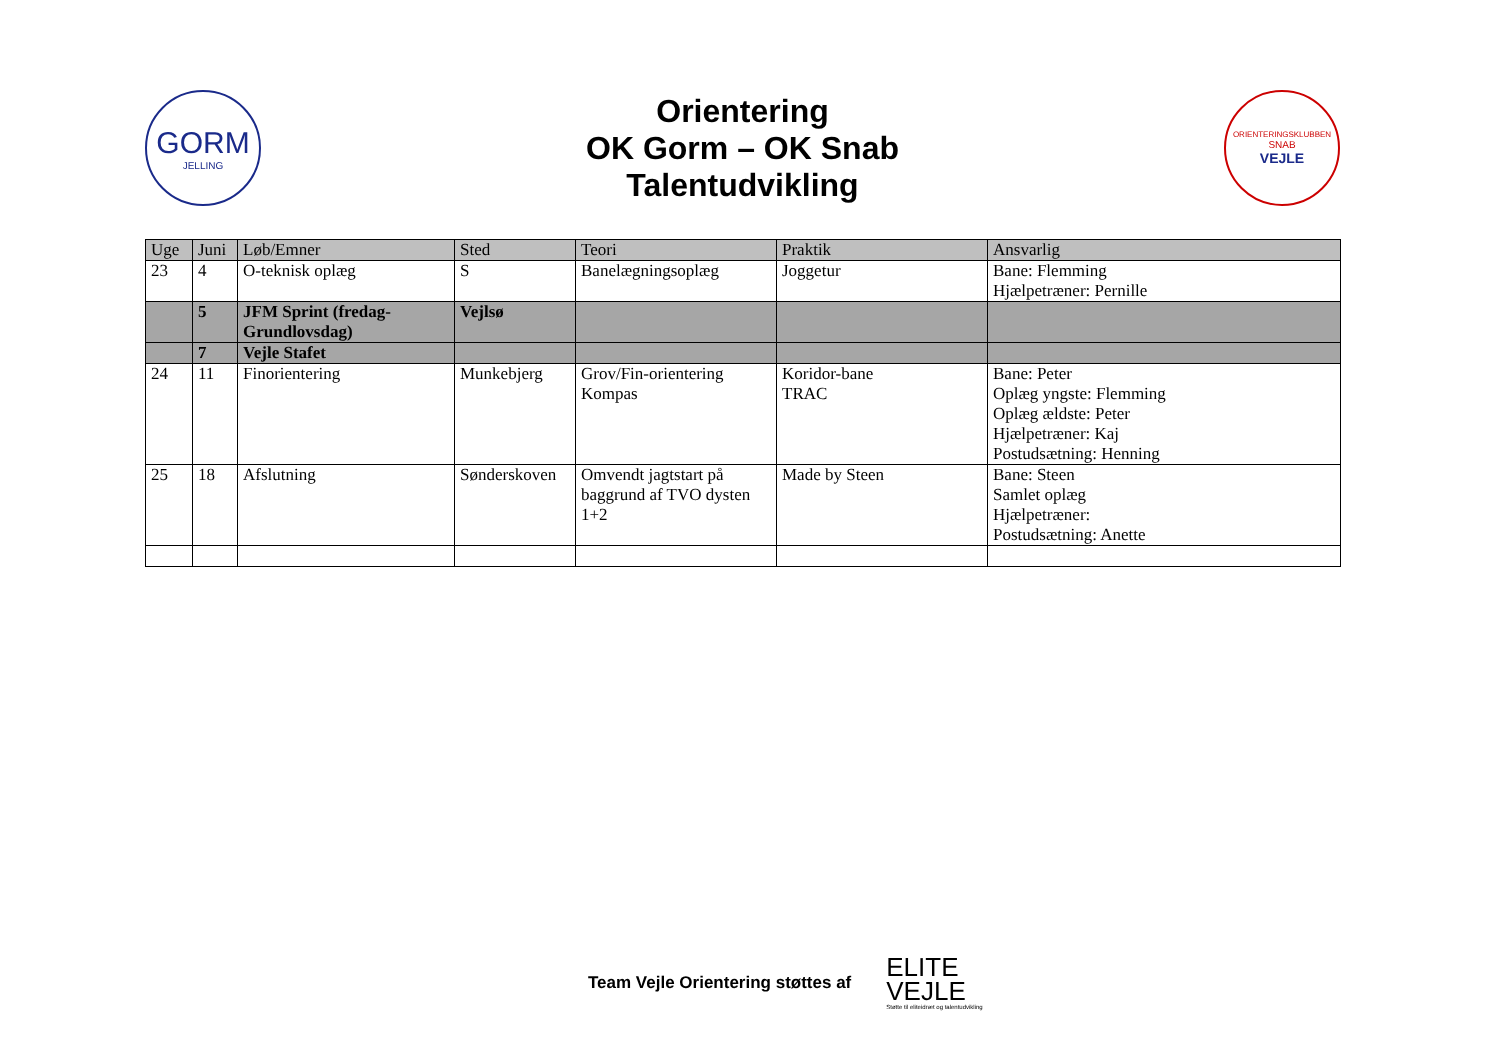GORM
JELLING
Orientering
OK Gorm – OK Snab
Talentudvikling
ORIENTERINGSKLUBBEN
SNAB
VEJLE
| Uge | Juni | Løb/Emner | Sted | Teori | Praktik | Ansvarlig |
| --- | --- | --- | --- | --- | --- | --- |
| 23 | 4 | O-teknisk oplæg | S | Banelægningsoplæg | Joggetur | Bane: Flemming Hjælpetræner: Pernille |
| | 5 | JFM Sprint (fredag-Grundlovsdag) | Vejlsø | | | |
| | 7 | Vejle Stafet | | | | |
| 24 | 11 | Finorientering | Munkebjerg | Grov/Fin-orientering Kompas | Koridor-bane TRAC | Bane: Peter Oplæg yngste: Flemming Oplæg ældste: Peter Hjælpetræner: Kaj Postudsætning: Henning |
| 25 | 18 | Afslutning | Sønderskoven | Omvendt jagtstart på baggrund af TVO dysten 1+2 | Made by Steen | Bane: Steen Samlet oplæg Hjælpetræner: Postudsætning: Anette |
Team Vejle Orientering støttes af
ELITE
VEJLE
Støtte til eliteidræt og talentudvikling